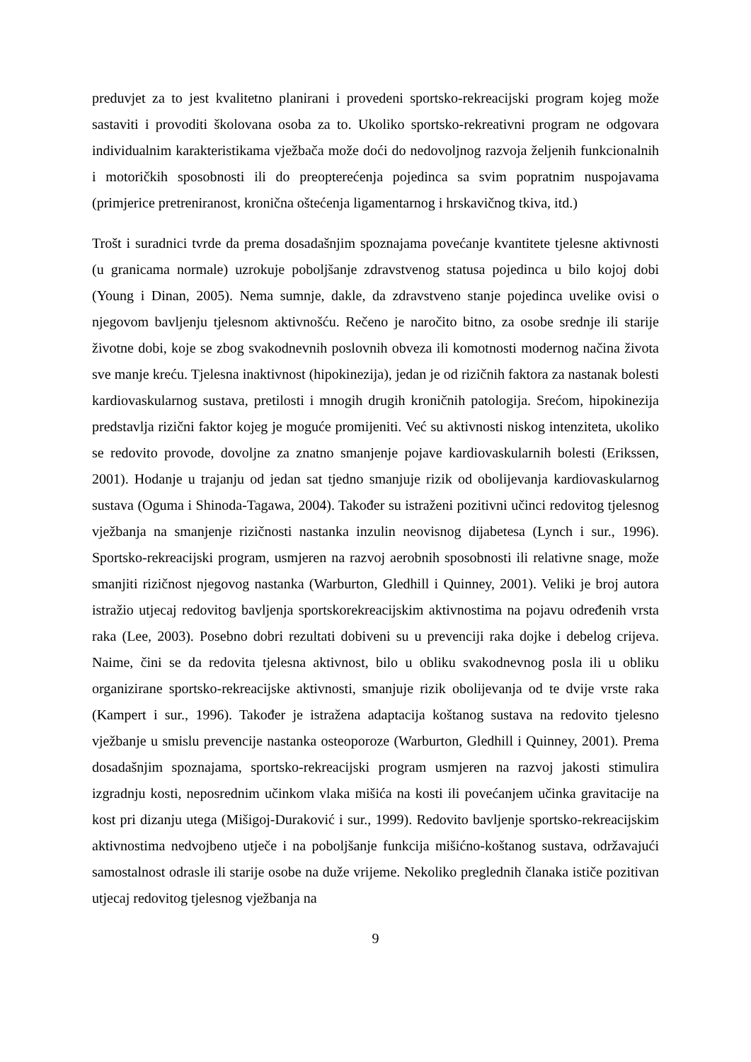preduvjet za to jest kvalitetno planirani i provedeni sportsko-rekreacijski program kojeg može sastaviti i provoditi školovana osoba za to. Ukoliko sportsko-rekreativni program ne odgovara individualnim karakteristikama vježbača može doći do nedovoljnog razvoja željenih funkcionalnih i motoričkih sposobnosti ili do preopterećenja pojedinca sa svim popratnim nuspojavama (primjerice pretreniranost, kronična oštećenja ligamentarnog i hrskavičnog tkiva, itd.)
Trošt i suradnici tvrde da prema dosadašnjim spoznajama povećanje kvantitete tjelesne aktivnosti (u granicama normale) uzrokuje poboljšanje zdravstvenog statusa pojedinca u bilo kojoj dobi (Young i Dinan, 2005). Nema sumnje, dakle, da zdravstveno stanje pojedinca uvelike ovisi o njegovom bavljenju tjelesnom aktivnošću. Rečeno je naročito bitno, za osobe srednje ili starije životne dobi, koje se zbog svakodnevnih poslovnih obveza ili komotnosti modernog načina života sve manje kreću. Tjelesna inaktivnost (hipokinezija), jedan je od rizičnih faktora za nastanak bolesti kardiovaskularnog sustava, pretilosti i mnogih drugih kroničnih patologija. Srećom, hipokinezija predstavlja rizični faktor kojeg je moguće promijeniti. Već su aktivnosti niskog intenziteta, ukoliko se redovito provode, dovoljne za znatno smanjenje pojave kardiovaskularnih bolesti (Erikssen, 2001). Hodanje u trajanju od jedan sat tjedno smanjuje rizik od obolijevanja kardiovaskularnog sustava (Oguma i Shinoda-Tagawa, 2004). Također su istraženi pozitivni učinci redovitog tjelesnog vježbanja na smanjenje rizičnosti nastanka inzulin neovisnog dijabetesa (Lynch i sur., 1996). Sportsko-rekreacijski program, usmjeren na razvoj aerobnih sposobnosti ili relativne snage, može smanjiti rizičnost njegovog nastanka (Warburton, Gledhill i Quinney, 2001). Veliki je broj autora istražio utjecaj redovitog bavljenja sportskorekreacijskim aktivnostima na pojavu određenih vrsta raka (Lee, 2003). Posebno dobri rezultati dobiveni su u prevenciji raka dojke i debelog crijeva. Naime, čini se da redovita tjelesna aktivnost, bilo u obliku svakodnevnog posla ili u obliku organizirane sportsko-rekreacijske aktivnosti, smanjuje rizik obolijevanja od te dvije vrste raka (Kampert i sur., 1996). Također je istražena adaptacija koštanog sustava na redovito tjelesno vježbanje u smislu prevencije nastanka osteoporoze (Warburton, Gledhill i Quinney, 2001). Prema dosadašnjim spoznajama, sportsko-rekreacijski program usmjeren na razvoj jakosti stimulira izgradnju kosti, neposrednim učinkom vlaka mišića na kosti ili povećanjem učinka gravitacije na kost pri dizanju utega (Mišigoj-Duraković i sur., 1999). Redovito bavljenje sportsko-rekreacijskim aktivnostima nedvojbeno utječe i na poboljšanje funkcija mišićno-koštanog sustava, održavajući samostalnost odrasle ili starije osobe na duže vrijeme. Nekoliko preglednih članaka ističe pozitivan utjecaj redovitog tjelesnog vježbanja na
9